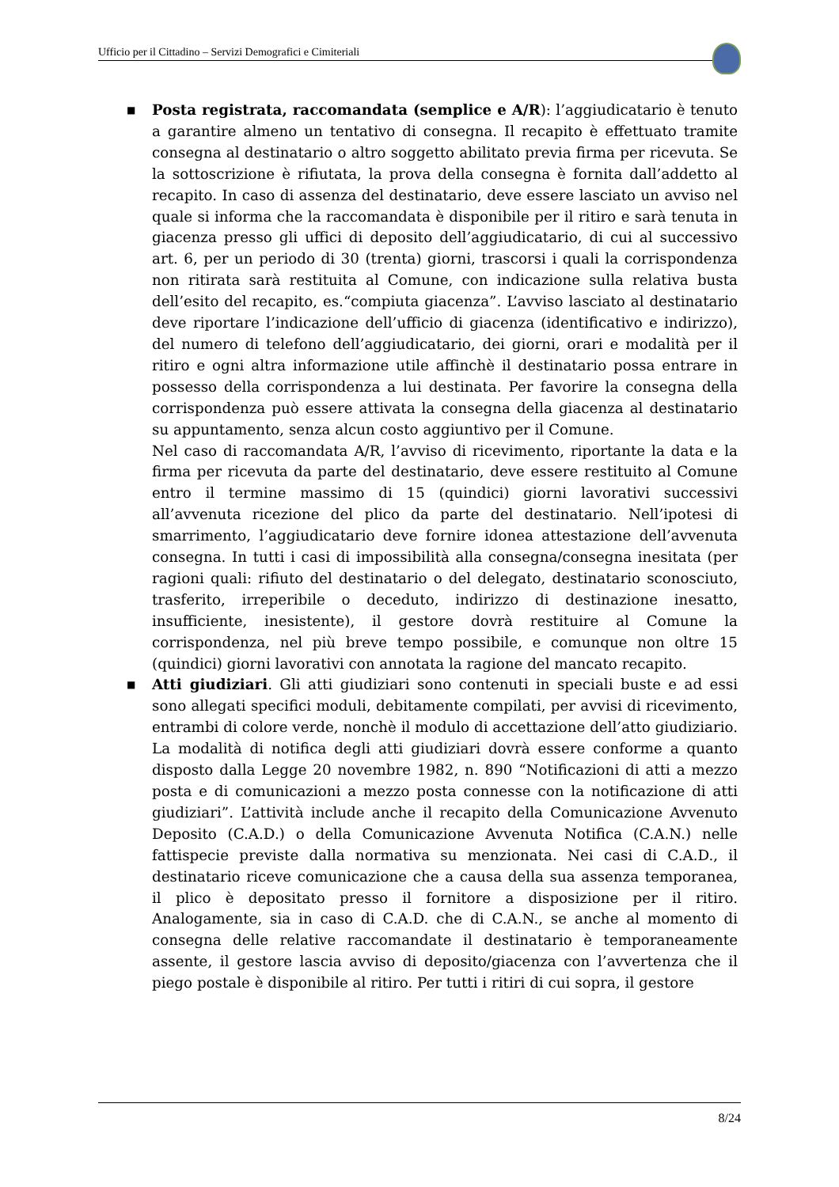Ufficio per il Cittadino – Servizi Demografici e Cimiteriali
■
Posta registrata, raccomandata (semplice e A/R): l’aggiudicatario è tenuto a garantire almeno un tentativo di consegna. Il recapito è effettuato tramite consegna al destinatario o altro soggetto abilitato previa firma per ricevuta. Se la sottoscrizione è rifiutata, la prova della consegna è fornita dall’addetto al recapito. In caso di assenza del destinatario, deve essere lasciato un avviso nel quale si informa che la raccomandata è disponibile per il ritiro e sarà tenuta in giacenza presso gli uffici di deposito dell’aggiudicatario, di cui al successivo art. 6, per un periodo di 30 (trenta) giorni, trascorsi i quali la corrispondenza non ritirata sarà restituita al Comune, con indicazione sulla relativa busta dell’esito del recapito, es.“compiuta giacenza”. L’avviso lasciato al destinatario deve riportare l’indicazione dell’ufficio di giacenza (identificativo e indirizzo), del numero di telefono dell’aggiudicatario, dei giorni, orari e modalità per il ritiro e ogni altra informazione utile affinchè il destinatario possa entrare in possesso della corrispondenza a lui destinata. Per favorire la consegna della corrispondenza può essere attivata la consegna della giacenza al destinatario su appuntamento, senza alcun costo aggiuntivo per il Comune.
Nel caso di raccomandata A/R, l’avviso di ricevimento, riportante la data e la firma per ricevuta da parte del destinatario, deve essere restituito al Comune entro il termine massimo di 15 (quindici) giorni lavorativi successivi all’avvenuta ricezione del plico da parte del destinatario. Nell’ipotesi di smarrimento, l’aggiudicatario deve fornire idonea attestazione dell’avvenuta consegna. In tutti i casi di impossibilità alla consegna/consegna inesitata (per ragioni quali: rifiuto del destinatario o del delegato, destinatario sconosciuto, trasferito, irreperibile o deceduto, indirizzo di destinazione inesatto, insufficiente, inesistente), il gestore dovrà restituire al Comune la corrispondenza, nel più breve tempo possibile, e comunque non oltre 15 (quindici) giorni lavorativi con annotata la ragione del mancato recapito.
■
Atti giudiziari. Gli atti giudiziari sono contenuti in speciali buste e ad essi sono allegati specifici moduli, debitamente compilati, per avvisi di ricevimento, entrambi di colore verde, nonchè il modulo di accettazione dell’atto giudiziario. La modalità di notifica degli atti giudiziari dovrà essere conforme a quanto disposto dalla Legge 20 novembre 1982, n. 890 “Notificazioni di atti a mezzo posta e di comunicazioni a mezzo posta connesse con la notificazione di atti giudiziari”. L’attività include anche il recapito della Comunicazione Avvenuto Deposito (C.A.D.) o della Comunicazione Avvenuta Notifica (C.A.N.) nelle fattispecie previste dalla normativa su menzionata. Nei casi di C.A.D., il destinatario riceve comunicazione che a causa della sua assenza temporanea, il plico è depositato presso il fornitore a disposizione per il ritiro. Analogamente, sia in caso di C.A.D. che di C.A.N., se anche al momento di consegna delle relative raccomandate il destinatario è temporaneamente assente, il gestore lascia avviso di deposito/giacenza con l’avvertenza che il piego postale è disponibile al ritiro. Per tutti i ritiri di cui sopra, il gestore
8/24